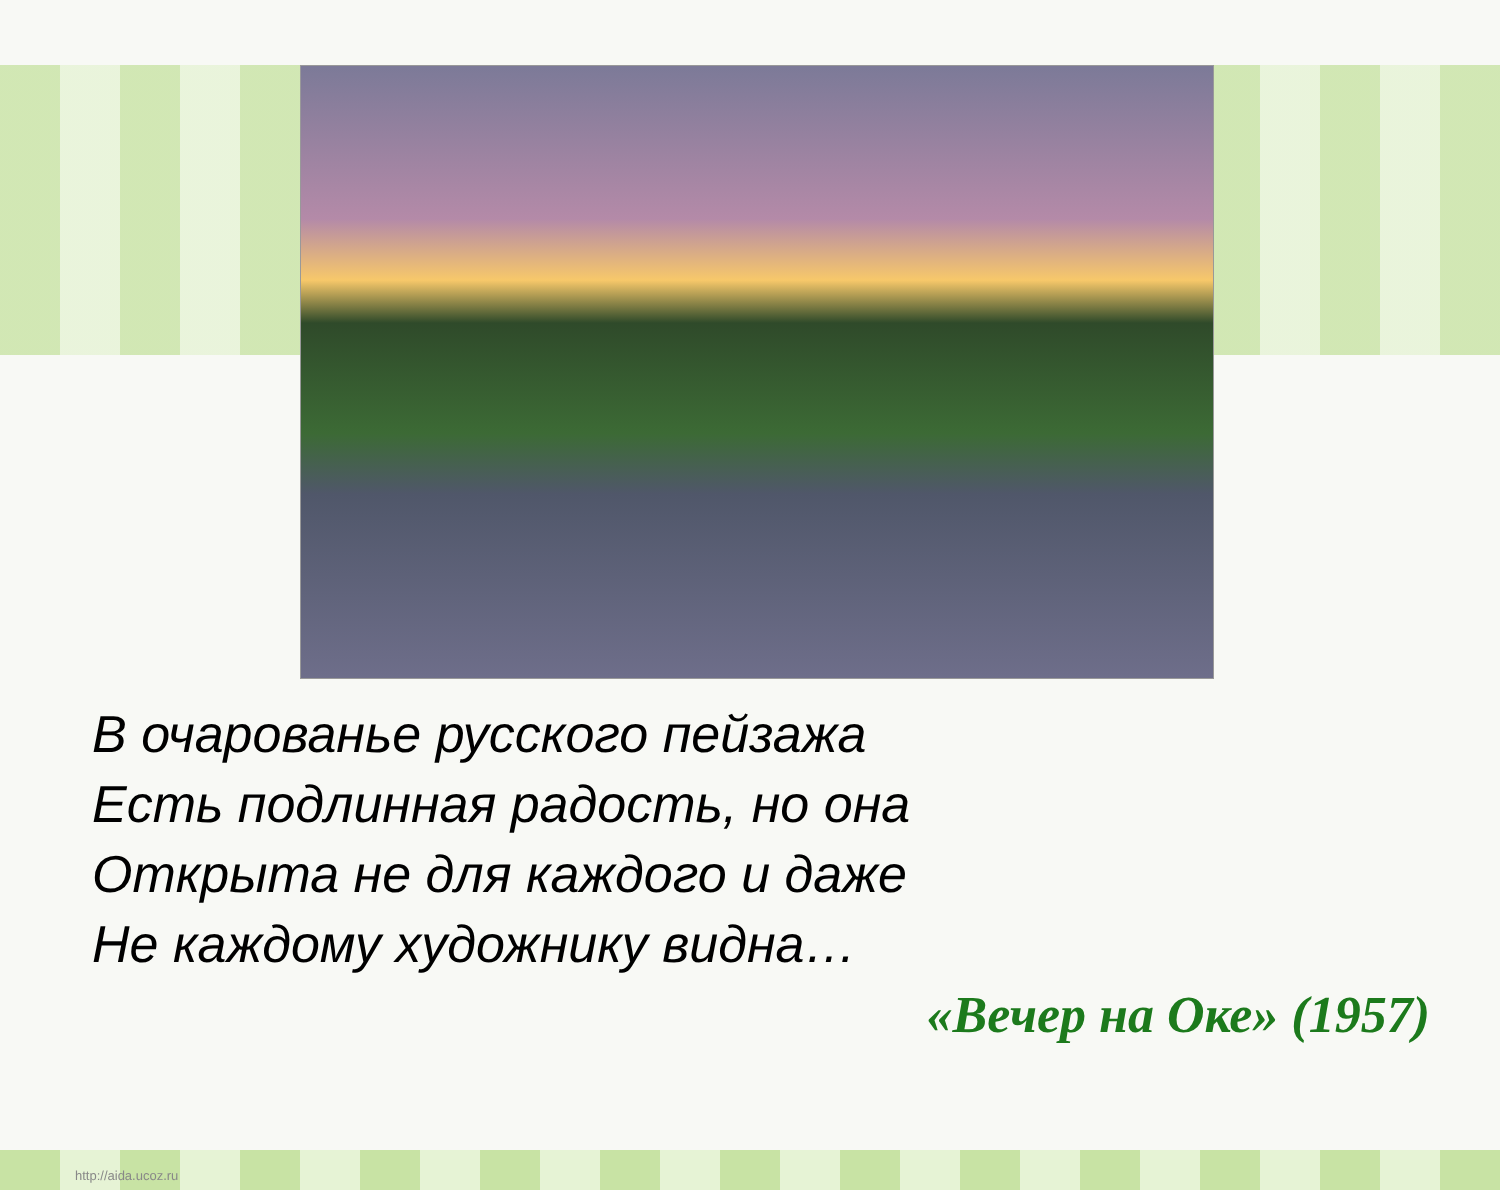В очарованье русского пейзажа
Есть подлинная радость, но она
Открыта не для каждого и даже
Не каждому художнику видна…
«Вечер на Оке» (1957)
http://aida.ucoz.ru